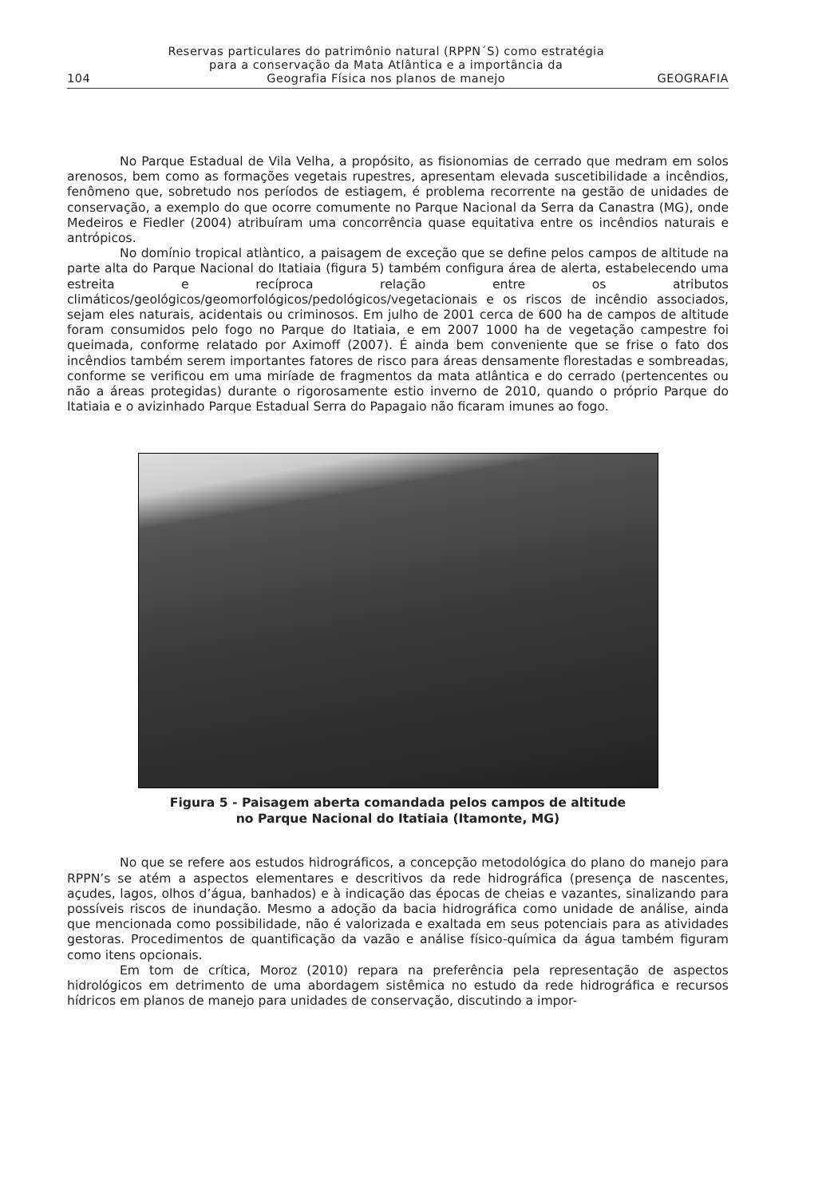104 Reservas particulares do patrimônio natural (RPPN´S) como estratégia
para a conservação da Mata Atlântica e a importância da
Geografia Física nos planos de manejo GEOGRAFIA
No Parque Estadual de Vila Velha, a propósito, as fisionomias de cerrado que medram em solos arenosos, bem como as formações vegetais rupestres, apresentam elevada suscetibilidade a incêndios, fenômeno que, sobretudo nos períodos de estiagem, é problema recorrente na gestão de unidades de conservação, a exemplo do que ocorre comumente no Parque Nacional da Serra da Canastra (MG), onde Medeiros e Fiedler (2004) atribuíram uma concorrência quase equitativa entre os incêndios naturais e antrópicos.
No domínio tropical atlàntico, a paisagem de exceção que se define pelos campos de altitude na parte alta do Parque Nacional do Itatiaia (figura 5) também configura área de alerta, estabelecendo uma estreita e recíproca relação entre os atributos climáticos/geológicos/geomorfológicos/pedológicos/vegetacionais e os riscos de incêndio associados, sejam eles naturais, acidentais ou criminosos. Em julho de 2001 cerca de 600 ha de campos de altitude foram consumidos pelo fogo no Parque do Itatiaia, e em 2007 1000 ha de vegetação campestre foi queimada, conforme relatado por Aximoff (2007). É ainda bem conveniente que se frise o fato dos incêndios também serem importantes fatores de risco para áreas densamente florestadas e sombreadas, conforme se verificou em uma miríade de fragmentos da mata atlântica e do cerrado (pertencentes ou não a áreas protegidas) durante o rigorosamente estio inverno de 2010, quando o próprio Parque do Itatiaia e o avizinhado Parque Estadual Serra do Papagaio não ficaram imunes ao fogo.
Figura 5 - Paisagem aberta comandada pelos campos de altitude
no Parque Nacional do Itatiaia (Itamonte, MG)
No que se refere aos estudos hidrográficos, a concepção metodológica do plano do manejo para RPPN’s se atém a aspectos elementares e descritivos da rede hidrográfica (presença de nascentes, açudes, lagos, olhos d’água, banhados) e à indicação das épocas de cheias e vazantes, sinalizando para possíveis riscos de inundação. Mesmo a adoção da bacia hidrográfica como unidade de análise, ainda que mencionada como possibilidade, não é valorizada e exaltada em seus potenciais para as atividades gestoras. Procedimentos de quantificação da vazão e análise físico-química da água também figuram como itens opcionais.
Em tom de crítica, Moroz (2010) repara na preferência pela representação de aspectos hidrológicos em detrimento de uma abordagem sistêmica no estudo da rede hidrográfica e recursos hídricos em planos de manejo para unidades de conservação, discutindo a impor-